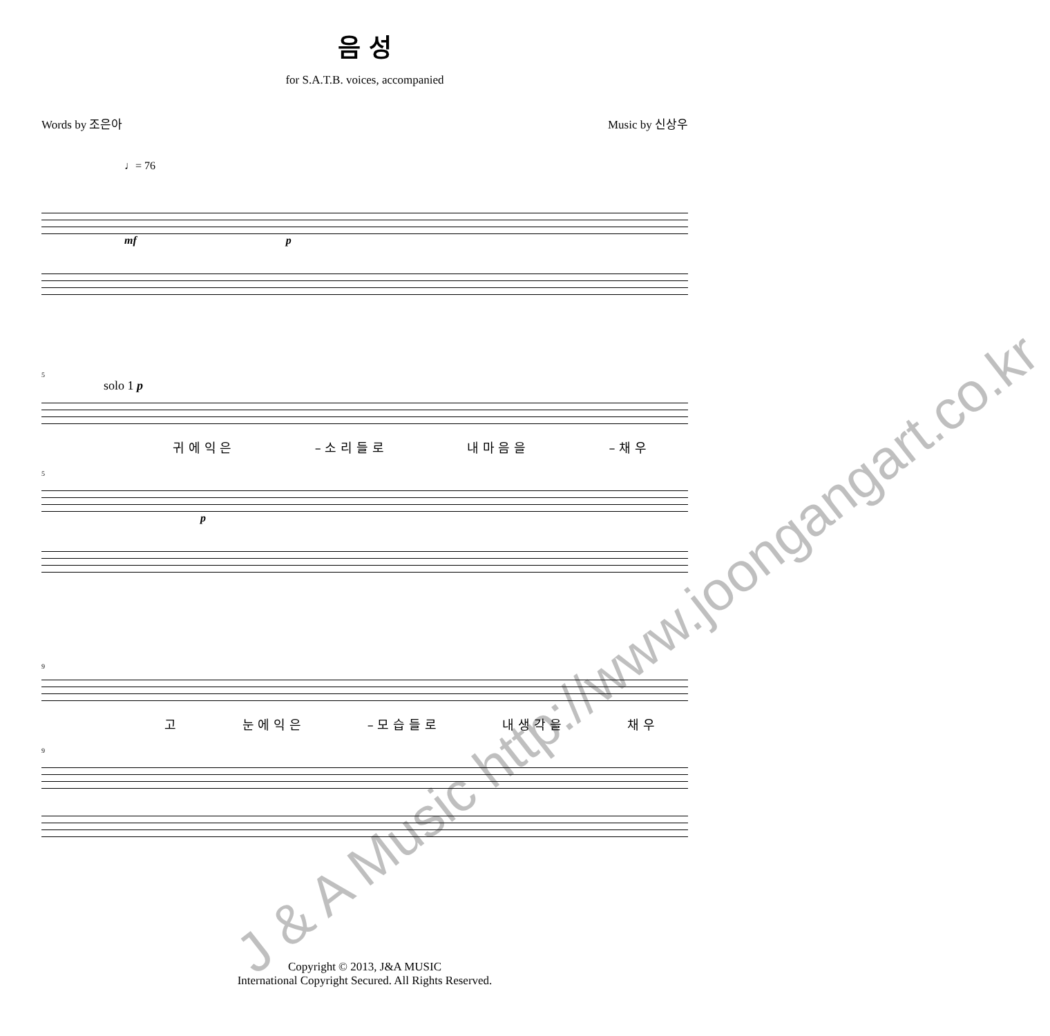음 성
for S.A.T.B. voices, accompanied
Words by 조은아 Music by 신상우
♩= 76
mf p
5
solo 1 p
귀 에 익 은 – 소 리 들 로 내 마 음 을 – 채 우
5
p
9
고 눈 에 익 은 – 모 습 들 로 내 생 각 을 채 우
9
Copyright © 2013, J&A MUSIC
International Copyright Secured. All Rights Reserved.
J & A Music http://www.joongangart.co.kr